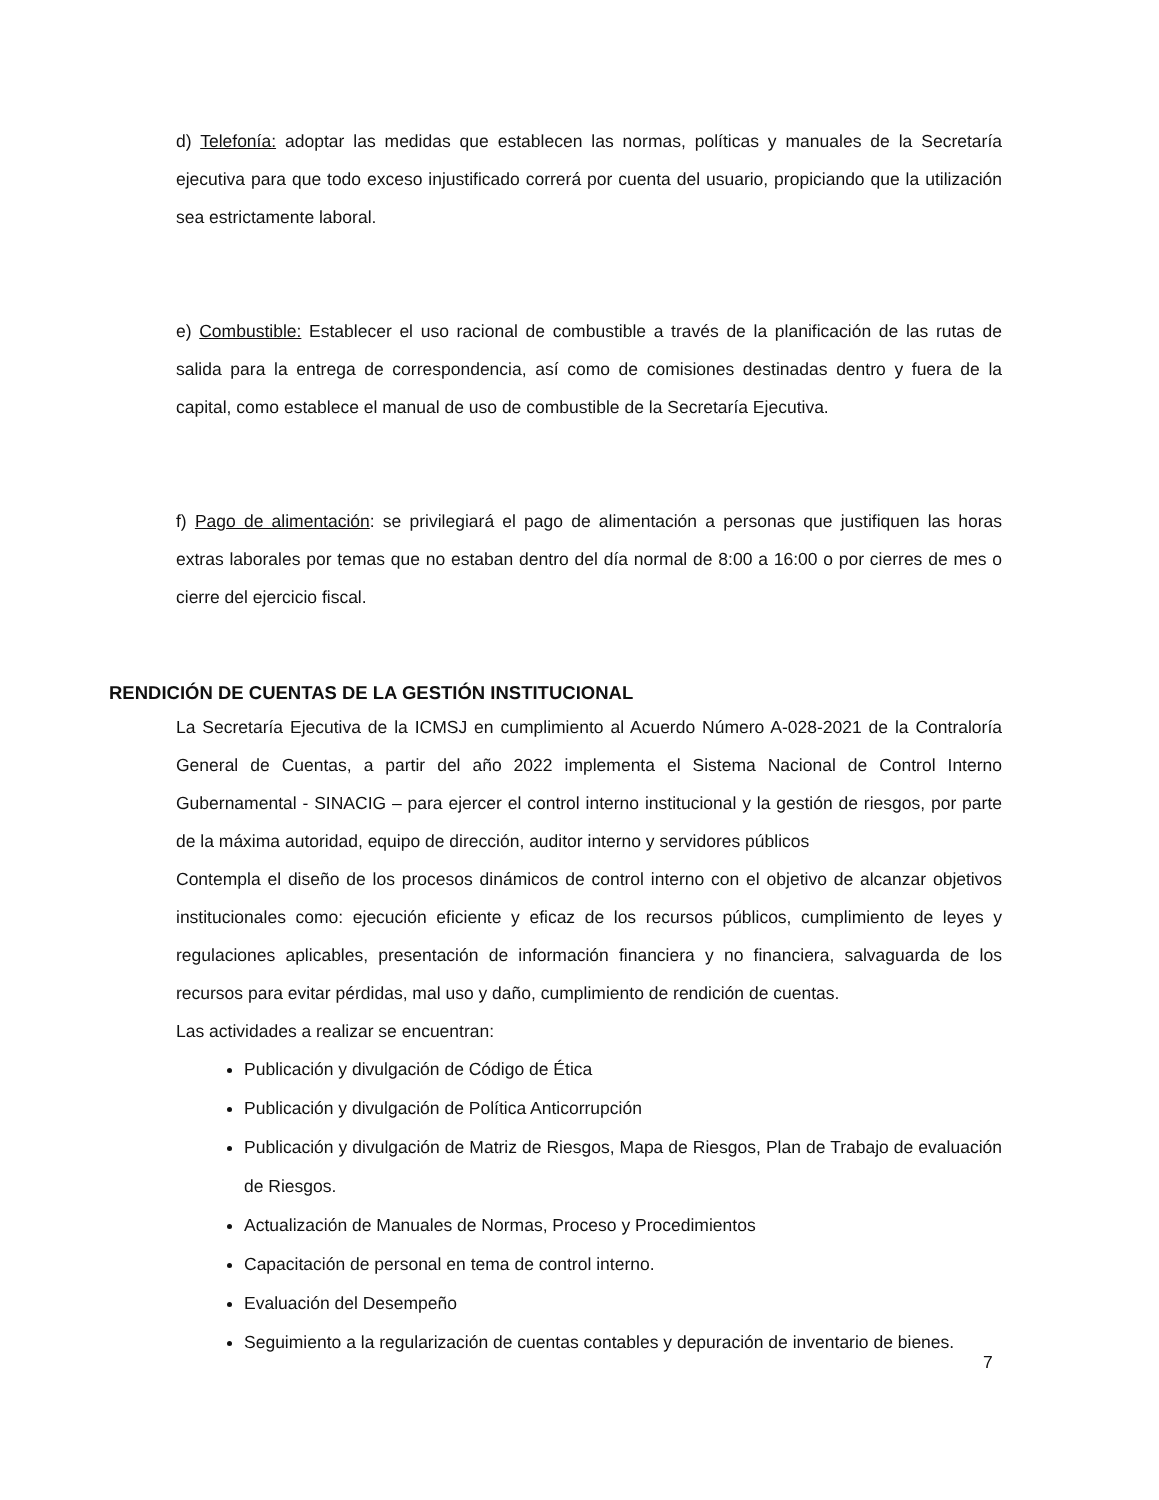d) Telefonía: adoptar las medidas que establecen las normas, políticas y manuales de la Secretaría ejecutiva para que todo exceso injustificado correrá por cuenta del usuario, propiciando que la utilización sea estrictamente laboral.
e) Combustible: Establecer el uso racional de combustible a través de la planificación de las rutas de salida para la entrega de correspondencia, así como de comisiones destinadas dentro y fuera de la capital, como establece el manual de uso de combustible de la Secretaría Ejecutiva.
f) Pago de alimentación: se privilegiará el pago de alimentación a personas que justifiquen las horas extras laborales por temas que no estaban dentro del día normal de 8:00 a 16:00 o por cierres de mes o cierre del ejercicio fiscal.
RENDICIÓN DE CUENTAS DE LA GESTIÓN INSTITUCIONAL
La Secretaría Ejecutiva de la ICMSJ en cumplimiento al Acuerdo Número A-028-2021 de la Contraloría General de Cuentas, a partir del año 2022 implementa el Sistema Nacional de Control Interno Gubernamental - SINACIG – para ejercer el control interno institucional y la gestión de riesgos, por parte de la máxima autoridad, equipo de dirección, auditor interno y servidores públicos
Contempla el diseño de los procesos dinámicos de control interno con el objetivo de alcanzar objetivos institucionales como: ejecución eficiente y eficaz de los recursos públicos, cumplimiento de leyes y regulaciones aplicables, presentación de información financiera y no financiera, salvaguarda de los recursos para evitar pérdidas, mal uso y daño, cumplimiento de rendición de cuentas.
Las actividades a realizar se encuentran:
Publicación y divulgación de Código de Ética
Publicación y divulgación de Política Anticorrupción
Publicación y divulgación de Matriz de Riesgos, Mapa de Riesgos, Plan de Trabajo de evaluación de Riesgos.
Actualización de Manuales de Normas, Proceso y Procedimientos
Capacitación de personal en tema de control interno.
Evaluación del Desempeño
Seguimiento a la regularización de cuentas contables y depuración de inventario de bienes.
7